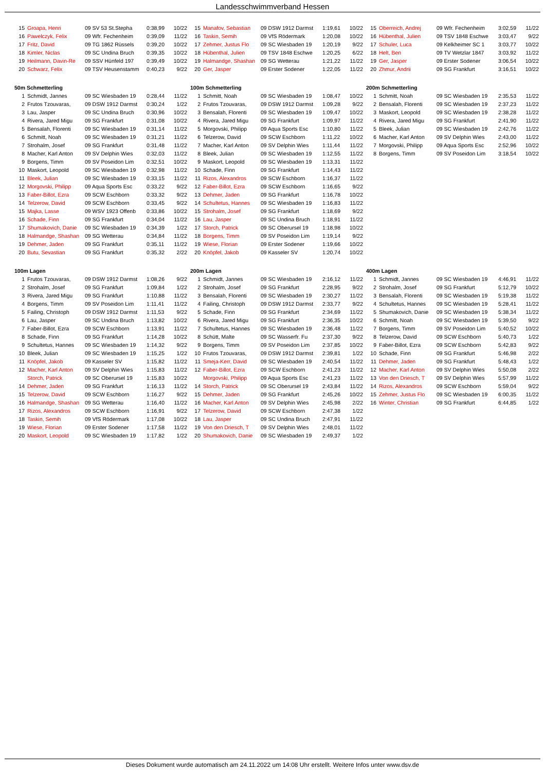Landesschwimmverband Hessen
| 15 | Groapa, Henri | 09 SV 53 St.Stepha | 0:38,99 | 10/22 |
| 16 | Pawelczyk, Felix | 09 Wfr. Fechenheim | 0:39,09 | 11/22 |
| 17 | Fritz, David | 09 TG 1862 Rüssels | 0:39,20 | 10/22 |
| 18 | Kimler, Niclas | 09 SC Undina Bruch | 0:39,35 | 10/22 |
| 19 | Heilmann, Davin-Re | 09 SSV Hünfeld 197 | 0:39,49 | 10/22 |
| 20 | Schwarz, Felix | 09 TSV Heusenstamm | 0:40,23 | 9/22 |
| 15 | Manafov, Sebastian | 09 DSW 1912 Darmst | 1:19,61 | 10/22 |
| 16 | Taskin, Semih | 09 VfS Rödermark | 1:20,08 | 10/22 |
| 17 | Zehmer, Justus Flo | 09 SC Wiesbaden 19 | 1:20,19 | 9/22 |
| 18 | Hübenthal, Julien | 09 TSV 1848 Eschwe | 1:20,25 | 6/22 |
| 19 | Halmandge, Shashan | 09 SG Wetterau | 1:21,22 | 11/22 |
| 20 | Ger, Jasper | 09 Erster Sodener | 1:22,05 | 11/22 |
| 15 | Oberreich, Andrej | 09 Wfr. Fechenheim | 3:02,59 | 11/22 |
| 16 | Hübenthal, Julien | 09 TSV 1848 Eschwe | 3:03,47 | 9/22 |
| 17 | Schuler, Luca | 09 Kelkheimer SC 1 | 3:03,77 | 10/22 |
| 18 | Helt, Ben | 09 TV Wetzlar 1847 | 3:03,92 | 11/22 |
| 19 | Ger, Jasper | 09 Erster Sodener | 3:06,54 | 10/22 |
| 20 | Zhmur, Andrii | 09 SG Frankfurt | 3:16,51 | 10/22 |
| 50m Schmetterling | | | | |
| 1 | Schmidt, Jannes | 09 SC Wiesbaden 19 | 0:28,44 | 11/22 |
| 2 | Frutos Tzouvaras, | 09 DSW 1912 Darmst | 0:30,24 | 1/22 |
| 3 | Lau, Jasper | 09 SC Undina Bruch | 0:30,96 | 10/22 |
| 4 | Rivera, Jared Migu | 09 SG Frankfurt | 0:31,08 | 10/22 |
| 5 | Bensalah, Florenti | 09 SC Wiesbaden 19 | 0:31,14 | 11/22 |
| 6 | Schmitt, Noah | 09 SC Wiesbaden 19 | 0:31,21 | 11/22 |
| 7 | Strohalm, Josef | 09 SG Frankfurt | 0:31,48 | 11/22 |
| 8 | Macher, Karl Anton | 09 SV Delphin Wies | 0:32,03 | 11/22 |
| 9 | Borgens, Timm | 09 SV Poseidon Lim | 0:32,51 | 10/22 |
| 10 | Maskort, Leopold | 09 SC Wiesbaden 19 | 0:32,98 | 11/22 |
| 11 | Bleek, Julian | 09 SC Wiesbaden 19 | 0:33,15 | 11/22 |
| 12 | Morgovski, Philipp | 09 Aqua Sports Esc | 0:33,22 | 9/22 |
| 13 | Faber-Billot, Ezra | 09 SCW Eschborn | 0:33,32 | 9/22 |
| 14 | Telzerow, David | 09 SCW Eschborn | 0:33,45 | 9/22 |
| 15 | Majka, Lasse | 09 WSV 1923 Offenb | 0:33,86 | 10/22 |
| 16 | Schade, Finn | 09 SG Frankfurt | 0:34,04 | 11/22 |
| 17 | Shumakovich, Danie | 09 SC Wiesbaden 19 | 0:34,39 | 1/22 |
| 18 | Halmandge, Shashan | 09 SG Wetterau | 0:34,84 | 11/22 |
| 19 | Dehmer, Jaden | 09 SG Frankfurt | 0:35,11 | 11/22 |
| 20 | Butu, Sevastian | 09 SG Frankfurt | 0:35,32 | 2/22 |
| 100m Schmetterling | | | | |
| 1 | Schmitt, Noah | 09 SC Wiesbaden 19 | 1:08,47 | 10/22 |
| 2 | Frutos Tzouvaras, | 09 DSW 1912 Darmst | 1:09,28 | 9/22 |
| 3 | Bensalah, Florenti | 09 SC Wiesbaden 19 | 1:09,47 | 10/22 |
| 4 | Rivera, Jared Migu | 09 SG Frankfurt | 1:09,97 | 11/22 |
| 5 | Morgovski, Philipp | 09 Aqua Sports Esc | 1:10,80 | 11/22 |
| 6 | Telzerow, David | 09 SCW Eschborn | 1:11,22 | 10/22 |
| 7 | Macher, Karl Anton | 09 SV Delphin Wies | 1:11,44 | 11/22 |
| 8 | Bleek, Julian | 09 SC Wiesbaden 19 | 1:12,55 | 11/22 |
| 9 | Maskort, Leopold | 09 SC Wiesbaden 19 | 1:13,31 | 11/22 |
| 10 | Schade, Finn | 09 SG Frankfurt | 1:14,43 | 11/22 |
| 11 | Rizos, Alexandros | 09 SCW Eschborn | 1:16,37 | 11/22 |
| 12 | Faber-Billot, Ezra | 09 SCW Eschborn | 1:16,65 | 9/22 |
| 13 | Dehmer, Jaden | 09 SG Frankfurt | 1:16,78 | 10/22 |
| 14 | Schultetus, Hannes | 09 SC Wiesbaden 19 | 1:16,83 | 11/22 |
| 15 | Strohalm, Josef | 09 SG Frankfurt | 1:18,69 | 9/22 |
| 16 | Lau, Jasper | 09 SC Undina Bruch | 1:18,91 | 11/22 |
| 17 | Storch, Patrick | 09 SC Oberursel 19 | 1:18,98 | 10/22 |
| 18 | Borgens, Timm | 09 SV Poseidon Lim | 1:19,14 | 9/22 |
| 19 | Wiese, Florian | 09 Erster Sodener | 1:19,66 | 10/22 |
| 20 | Knöpfel, Jakob | 09 Kasseler SV | 1:20,74 | 10/22 |
| 200m Schmetterling | | | | |
| 1 | Schmitt, Noah | 09 SC Wiesbaden 19 | 2:35,53 | 11/22 |
| 2 | Bensalah, Florenti | 09 SC Wiesbaden 19 | 2:37,23 | 11/22 |
| 3 | Maskort, Leopold | 09 SC Wiesbaden 19 | 2:38,28 | 11/22 |
| 4 | Rivera, Jared Migu | 09 SG Frankfurt | 2:41,90 | 11/22 |
| 5 | Bleek, Julian | 09 SC Wiesbaden 19 | 2:42,76 | 11/22 |
| 6 | Macher, Karl Anton | 09 SV Delphin Wies | 2:43,00 | 11/22 |
| 7 | Morgovski, Philipp | 09 Aqua Sports Esc | 2:52,96 | 10/22 |
| 8 | Borgens, Timm | 09 SV Poseidon Lim | 3:18,54 | 10/22 |
| 100m Lagen | | | | |
| 1 | Frutos Tzouvaras, | 09 DSW 1912 Darmst | 1:08,26 | 9/22 |
| 2 | Strohalm, Josef | 09 SG Frankfurt | 1:09,84 | 1/22 |
| 3 | Rivera, Jared Migu | 09 SG Frankfurt | 1:10,88 | 11/22 |
| 4 | Borgens, Timm | 09 SV Poseidon Lim | 1:11,41 | 11/22 |
| 5 | Failing, Christoph | 09 DSW 1912 Darmst | 1:11,53 | 9/22 |
| 6 | Lau, Jasper | 09 SC Undina Bruch | 1:13,82 | 10/22 |
| 7 | Faber-Billot, Ezra | 09 SCW Eschborn | 1:13,91 | 11/22 |
| 8 | Schade, Finn | 09 SG Frankfurt | 1:14,28 | 10/22 |
| 9 | Schultetus, Hannes | 09 SC Wiesbaden 19 | 1:14,32 | 9/22 |
| 10 | Bleek, Julian | 09 SC Wiesbaden 19 | 1:15,25 | 1/22 |
| 11 | Knöpfel, Jakob | 09 Kasseler SV | 1:15,82 | 11/22 |
| 12 | Macher, Karl Anton | 09 SV Delphin Wies | 1:15,83 | 11/22 |
| | Storch, Patrick | 09 SC Oberursel 19 | 1:15,83 | 10/22 |
| 14 | Dehmer, Jaden | 09 SG Frankfurt | 1:16,13 | 11/22 |
| 15 | Telzerow, David | 09 SCW Eschborn | 1:16,27 | 9/22 |
| 16 | Halmandge, Shashan | 09 SG Wetterau | 1:16,40 | 11/22 |
| 17 | Rizos, Alexandros | 09 SCW Eschborn | 1:16,91 | 9/22 |
| 18 | Taskin, Semih | 09 VfS Rödermark | 1:17,08 | 10/22 |
| 19 | Wiese, Florian | 09 Erster Sodener | 1:17,58 | 11/22 |
| 20 | Maskort, Leopold | 09 SC Wiesbaden 19 | 1:17,82 | 1/22 |
| 200m Lagen | | | | |
| 1 | Schmidt, Jannes | 09 SC Wiesbaden 19 | 2:16,12 | 11/22 |
| 2 | Strohalm, Josef | 09 SG Frankfurt | 2:28,95 | 9/22 |
| 3 | Bensalah, Florenti | 09 SC Wiesbaden 19 | 2:30,27 | 11/22 |
| 4 | Failing, Christoph | 09 DSW 1912 Darmst | 2:33,77 | 9/22 |
| 5 | Schade, Finn | 09 SG Frankfurt | 2:34,69 | 11/22 |
| 6 | Rivera, Jared Migu | 09 SG Frankfurt | 2:36,35 | 10/22 |
| 7 | Schultetus, Hannes | 09 SC Wiesbaden 19 | 2:36,48 | 11/22 |
| 8 | Schütt, Malte | 09 SC Wasserfr. Fu | 2:37,30 | 9/22 |
| 9 | Borgens, Timm | 09 SV Poseidon Lim | 2:37,85 | 10/22 |
| 10 | Frutos Tzouvaras, | 09 DSW 1912 Darmst | 2:39,81 | 1/22 |
| 11 | Smeja-Kerr, David | 09 SC Wiesbaden 19 | 2:40,54 | 11/22 |
| 12 | Faber-Billot, Ezra | 09 SCW Eschborn | 2:41,23 | 11/22 |
| | Morgovski, Philipp | 09 Aqua Sports Esc | 2:41,23 | 11/22 |
| 14 | Storch, Patrick | 09 SC Oberursel 19 | 2:43,84 | 11/22 |
| 15 | Dehmer, Jaden | 09 SG Frankfurt | 2:45,26 | 10/22 |
| 16 | Macher, Karl Anton | 09 SV Delphin Wies | 2:45,98 | 2/22 |
| 17 | Telzerow, David | 09 SCW Eschborn | 2:47,38 | 1/22 |
| 18 | Lau, Jasper | 09 SC Undina Bruch | 2:47,91 | 11/22 |
| 19 | Von den Driesch, T | 09 SV Delphin Wies | 2:48,01 | 11/22 |
| 20 | Shumakovich, Danie | 09 SC Wiesbaden 19 | 2:49,37 | 1/22 |
| 400m Lagen | | | | |
| 1 | Schmidt, Jannes | 09 SC Wiesbaden 19 | 4:46,91 | 11/22 |
| 2 | Strohalm, Josef | 09 SG Frankfurt | 5:12,79 | 10/22 |
| 3 | Bensalah, Florenti | 09 SC Wiesbaden 19 | 5:19,38 | 11/22 |
| 4 | Schultetus, Hannes | 09 SC Wiesbaden 19 | 5:28,41 | 11/22 |
| 5 | Shumakovich, Danie | 09 SC Wiesbaden 19 | 5:38,34 | 11/22 |
| 6 | Schmitt, Noah | 09 SC Wiesbaden 19 | 5:39,50 | 9/22 |
| 7 | Borgens, Timm | 09 SV Poseidon Lim | 5:40,52 | 10/22 |
| 8 | Telzerow, David | 09 SCW Eschborn | 5:40,73 | 1/22 |
| 9 | Faber-Billot, Ezra | 09 SCW Eschborn | 5:42,83 | 9/22 |
| 10 | Schade, Finn | 09 SG Frankfurt | 5:46,98 | 2/22 |
| 11 | Dehmer, Jaden | 09 SG Frankfurt | 5:48,43 | 1/22 |
| 12 | Macher, Karl Anton | 09 SV Delphin Wies | 5:50,08 | 2/22 |
| 13 | Von den Driesch, T | 09 SV Delphin Wies | 5:57,99 | 11/22 |
| 14 | Rizos, Alexandros | 09 SCW Eschborn | 5:59,04 | 9/22 |
| 15 | Zehmer, Justus Flo | 09 SC Wiesbaden 19 | 6:00,35 | 11/22 |
| 16 | Winter, Christian | 09 SG Frankfurt | 6:44,85 | 1/22 |
Dieses Dokument wurde automatisch am 24.11.2022 um 14:08 Uhr erstellt. Weitere Infos unter www.dsv.de